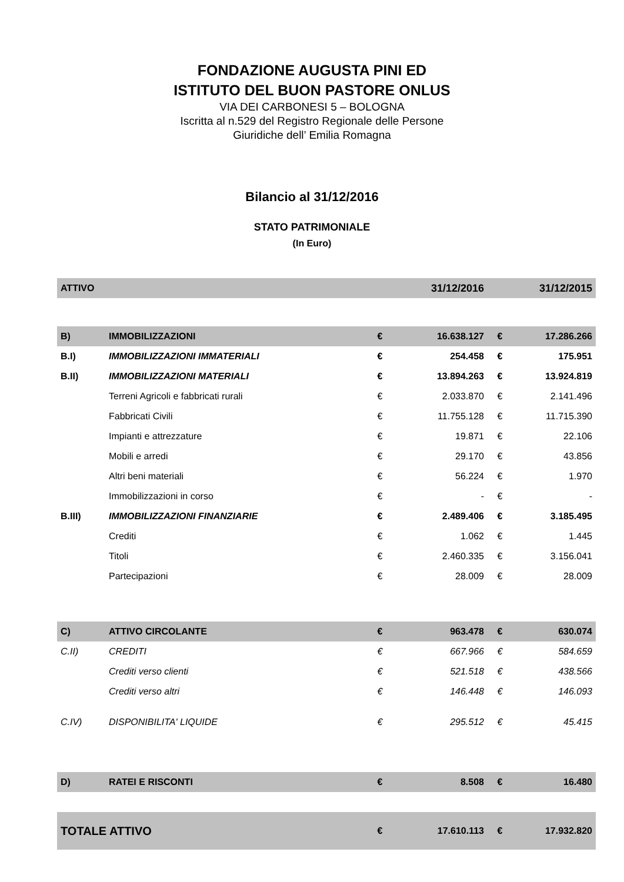FONDAZIONE AUGUSTA PINI ED
ISTITUTO DEL BUON PASTORE ONLUS
VIA DEI CARBONESI 5 – BOLOGNA
Iscritta al n.529 del Registro Regionale delle Persone
Giuridiche dell’ Emilia Romagna
Bilancio al 31/12/2016
STATO PATRIMONIALE
(In Euro)
| ATTIVO | | | 31/12/2016 | | 31/12/2015 |
| B) | IMMOBILIZZAZIONI | € | 16.638.127 | € | 17.286.266 |
| B.I) | IMMOBILIZZAZIONI IMMATERIALI | € | 254.458 | € | 175.951 |
| B.II) | IMMOBILIZZAZIONI MATERIALI | € | 13.894.263 | € | 13.924.819 |
| | Terreni Agricoli e fabbricati rurali | € | 2.033.870 | € | 2.141.496 |
| | Fabbricati Civili | € | 11.755.128 | € | 11.715.390 |
| | Impianti e attrezzature | € | 19.871 | € | 22.106 |
| | Mobili e arredi | € | 29.170 | € | 43.856 |
| | Altri beni materiali | € | 56.224 | € | 1.970 |
| | Immobilizzazioni in corso | € | - | € | - |
| B.III) | IMMOBILIZZAZIONI FINANZIARIE | € | 2.489.406 | € | 3.185.495 |
| | Crediti | € | 1.062 | € | 1.445 |
| | Titoli | € | 2.460.335 | € | 3.156.041 |
| | Partecipazioni | € | 28.009 | € | 28.009 |
| C) | ATTIVO CIRCOLANTE | € | 963.478 | € | 630.074 |
| C.II) | CREDITI | € | 667.966 | € | 584.659 |
| | Crediti verso clienti | € | 521.518 | € | 438.566 |
| | Crediti verso altri | € | 146.448 | € | 146.093 |
| C.IV) | DISPONIBILITA' LIQUIDE | € | 295.512 | € | 45.415 |
| D) | RATEI E RISCONTI | € | 8.508 | € | 16.480 |
| TOTALE ATTIVO | | € | 17.610.113 | € | 17.932.820 |